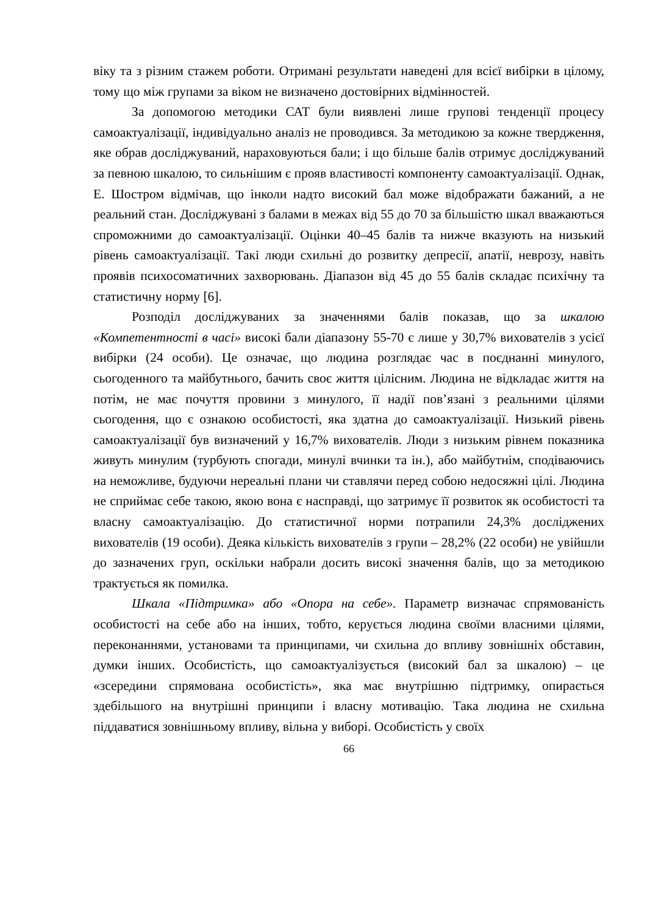віку та з різним стажем роботи. Отримані результати наведені для всієї вибірки в цілому, тому що між групами за віком не визначено достовірних відмінностей.
За допомогою методики САТ були виявлені лише групові тенденції процесу самоактуалізації, індивідуально аналіз не проводився. За методикою за кожне твердження, яке обрав досліджуваний, нараховуються бали; і що більше балів отримує досліджуваний за певною шкалою, то сильнішим є прояв властивості компоненту самоактуалізації. Однак, Е. Шостром відмічав, що інколи надто високий бал може відображати бажаний, а не реальний стан. Досліджувані з балами в межах від 55 до 70 за більшістю шкал вважаються спроможними до самоактуалізації. Оцінки 40–45 балів та нижче вказують на низький рівень самоактуалізації. Такі люди схильні до розвитку депресії, апатії, неврозу, навіть проявів психосоматичних захворювань. Діапазон від 45 до 55 балів складає психічну та статистичну норму [6].
Розподіл досліджуваних за значеннями балів показав, що за шкалою «Компетентності в часі» високі бали діапазону 55-70 є лише у 30,7% вихователів з усієї вибірки (24 особи). Це означає, що людина розглядає час в поєднанні минулого, сьогоденного та майбутнього, бачить своє життя цілісним. Людина не відкладає життя на потім, не має почуття провини з минулого, її надії пов’язані з реальними цілями сьогодення, що є ознакою особистості, яка здатна до самоактуалізації. Низький рівень самоактуалізації був визначений у 16,7% вихователів. Люди з низьким рівнем показника живуть минулим (турбують спогади, минулі вчинки та ін.), або майбутнім, сподіваючись на неможливе, будуючи нереальні плани чи ставлячи перед собою недосяжні цілі. Людина не сприймає себе такою, якою вона є насправді, що затримує її розвиток як особистості та власну самоактуалізацію. До статистичної норми потрапили 24,3% досліджених вихователів (19 особи). Деяка кількість вихователів з групи – 28,2% (22 особи) не увійшли до зазначених груп, оскільки набрали досить високі значення балів, що за методикою трактується як помилка.
Шкала «Підтримка» або «Опора на себе». Параметр визначає спрямованість особистості на себе або на інших, тобто, керується людина своїми власними цілями, переконаннями, установами та принципами, чи схильна до впливу зовнішніх обставин, думки інших. Особистість, що самоактуалізується (високий бал за шкалою) – це «зсередини спрямована особистість», яка має внутрішню підтримку, опирається здебільшого на внутрішні принципи і власну мотивацію. Така людина не схильна піддаватися зовнішньому впливу, вільна у виборі. Особистість у своїх
66